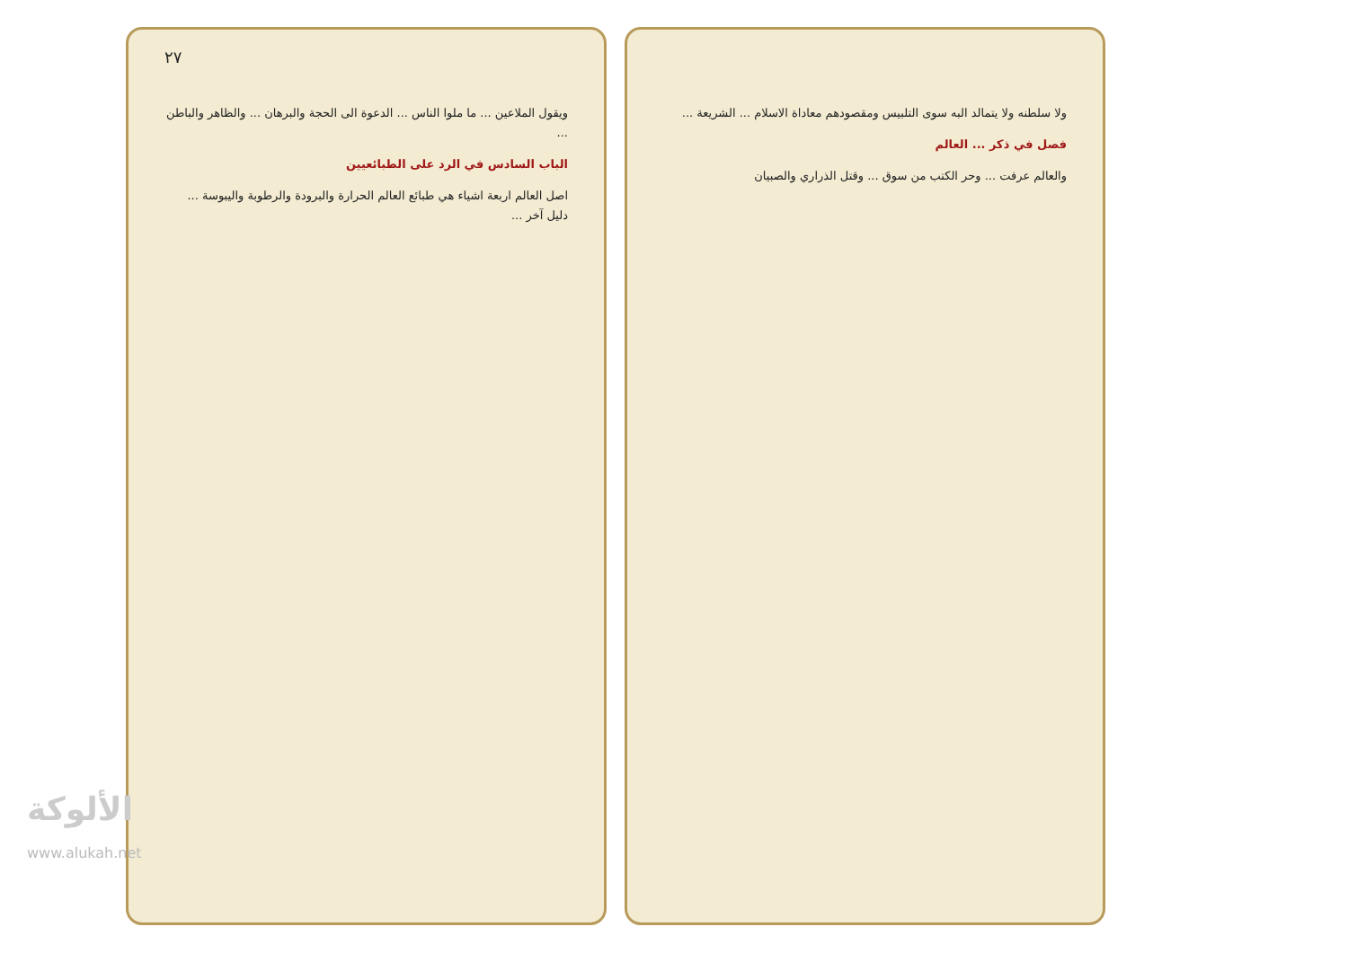٢٧
ويقول الملاعين ... ما ملوا الناس ... الدعوة الى الحجة والبرهان ... والظاهر والباطن ...
الباب السادس في الرد على الطبائعيين
اصل العالم اربعة اشياء هي طبائع العالم الحرارة والبرودة والرطوبة واليبوسة ... دليل آخر ...
ولا سلطنه ولا يتمالد البه سوى التلبيس ومقصودهم معاداة الاسلام ... الشريعة ...
فصل في ذكر ... العالم
والعالم عرفت ... وحر الكتب من سوق ... وقتل الذراري والصبيان
الألوكة
www.alukah.net